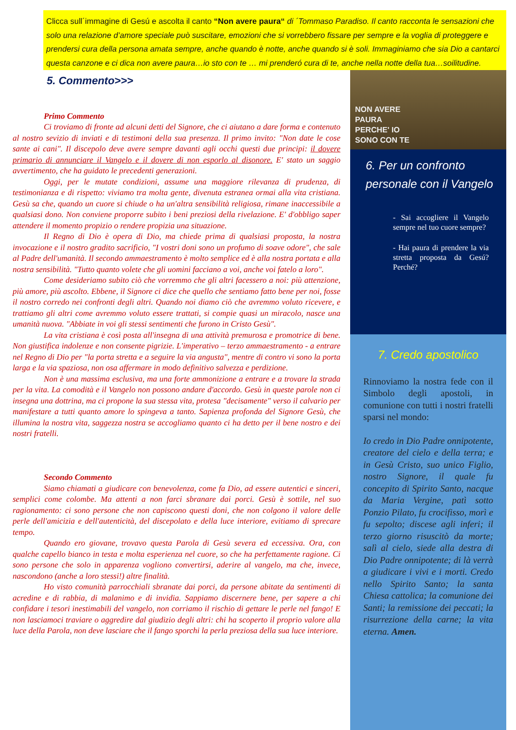Clicca sull´immagine di Gesú e ascolta il canto “Non avere paura“ di ´Tommaso Paradiso. Il canto racconta le sensazioni che solo una relazione d’amore speciale può suscitare, emozioni che si vorrebbero fissare per sempre e la voglia di proteggere e prendersi cura della persona amata sempre, anche quando è notte, anche quando si è soli. Immaginiamo che sia Dio a cantarci questa canzone e ci dica non avere paura…io sto con te … mi prenderó cura di te, anche nella notte della tua…soilitudine.
5. Commento>>>
Primo Commento
Ci troviamo di fronte ad alcuni detti del Signore, che ci aiutano a dare forma e contenuto al nostro sevizio di inviati e di testimoni della sua presenza. Il primo invito: "Non date le cose sante ai cani". Il discepolo deve avere sempre davanti agli occhi questi due principi: il dovere primario di annunciare il Vangelo e il dovere di non esporlo al disonore. E' stato un saggio avvertimento, che ha guidato le precedenti generazioni.
Oggi, per le mutate condizioni, assume una maggiore rilevanza di prudenza, di testimonianza e di rispetto: viviamo tra molta gente, divenuta estranea ormai alla vita cristiana. Gesù sa che, quando un cuore si chiude o ha un'altra sensibilità religiosa, rimane inaccessibile a qualsiasi dono. Non conviene proporre subito i beni preziosi della rivelazione. E' d'obbligo saper attendere il momento propizio o rendere propizia una situazione.
Il Regno di Dio è opera di Dio, ma chiede prima di qualsiasi proposta, la nostra invocazione e il nostro gradito sacrificio, "I vostri doni sono un profumo di soave odore", che sale al Padre dell'umanità. Il secondo ammaestramento è molto semplice ed è alla nostra portata e alla nostra sensibilità. "Tutto quanto volete che gli uomini facciano a voi, anche voi fatelo a loro".
Come desideriamo subito ciò che vorremmo che gli altri facessero a noi: più attenzione, più amore, più ascolto. Ebbene, il Signore ci dice che quello che sentiamo fatto bene per noi, fosse il nostro corredo nei confronti degli altri. Quando noi diamo ciò che avremmo voluto ricevere, e trattiamo gli altri come avremmo voluto essere trattati, si compie quasi un miracolo, nasce una umanità nuova. "Abbiate in voi gli stessi sentimenti che furono in Cristo Gesù".
La vita cristiana è così posta all'insegna di una attività premurosa e promotrice di bene. Non giustifica indolenze e non consente pigrizie. L'imperativo – terzo ammaestramento - a entrare nel Regno di Dio per "la porta stretta e a seguire la via angusta", mentre di contro vi sono la porta larga e la via spaziosa, non osa affermare in modo definitivo salvezza e perdizione.
Non è una massima esclusiva, ma una forte ammonizione a entrare e a trovare la strada per la vita. La comodità e il Vangelo non possono andare d'accordo. Gesù in queste parole non ci insegna una dottrina, ma ci propone la sua stessa vita, protesa "decisamente" verso il calvario per manifestare a tutti quanto amore lo spingeva a tanto. Sapienza profonda del Signore Gesù, che illumina la nostra vita, saggezza nostra se accogliamo quanto ci ha detto per il bene nostro e dei nostri fratelli.
Secondo Commento
Siamo chiamati a giudicare con benevolenza, come fa Dio, ad essere autentici e sinceri, semplici come colombe. Ma attenti a non farci sbranare dai porci. Gesù è sottile, nel suo ragionamento: ci sono persone che non capiscono questi doni, che non colgono il valore delle perle dell'amicizia e dell'autenticità, del discepolato e della luce interiore, evitiamo di sprecare tempo.
Quando ero giovane, trovavo questa Parola di Gesù severa ed eccessiva. Ora, con qualche capello bianco in testa e molta esperienza nel cuore, so che ha perfettamente ragione. Ci sono persone che solo in apparenza vogliono convertirsi, aderire al vangelo, ma che, invece, nascondono (anche a loro stessi!) altre finalità.
Ho visto comunità parrocchiali sbranate dai porci, da persone abitate da sentimenti di acredine e di rabbia, di malanimo e di invidia. Sappiamo discernere bene, per sapere a chi confidare i tesori inestimabili del vangelo, non corriamo il rischio di gettare le perle nel fango! E non lasciamoci traviare o aggredire dal giudizio degli altri: chi ha scoperto il proprio valore alla luce della Parola, non deve lasciare che il fango sporchi la perla preziosa della sua luce interiore.
NON AVERE
PAURA
PERCHE' IO
SONO CON TE
6. Per un confronto personale con il Vangelo
- Sai accogliere il Vangelo sempre nel tuo cuore sempre?
- Hai paura di prendere la via stretta proposta da Gesú? Perché?
7. Credo apostolico
Rinnoviamo la nostra fede con il Simbolo degli apostoli, in comunione con tutti i nostri fratelli sparsi nel mondo:
Io credo in Dio Padre onnipotente, creatore del cielo e della terra; e in Gesù Cristo, suo unico Figlio, nostro Signore, il quale fu concepito di Spirito Santo, nacque da Maria Vergine, patì sotto Ponzio Pilato, fu crocifisso, morì e fu sepolto; discese agli inferi; il terzo giorno risuscitò da morte; salì al cielo, siede alla destra di Dio Padre onnipotente; di là verrà a giudicare i vivi e i morti. Credo nello Spirito Santo; la santa Chiesa cattolica; la comunione dei Santi; la remissione dei peccati; la risurrezione della carne; la vita eterna. Amen.